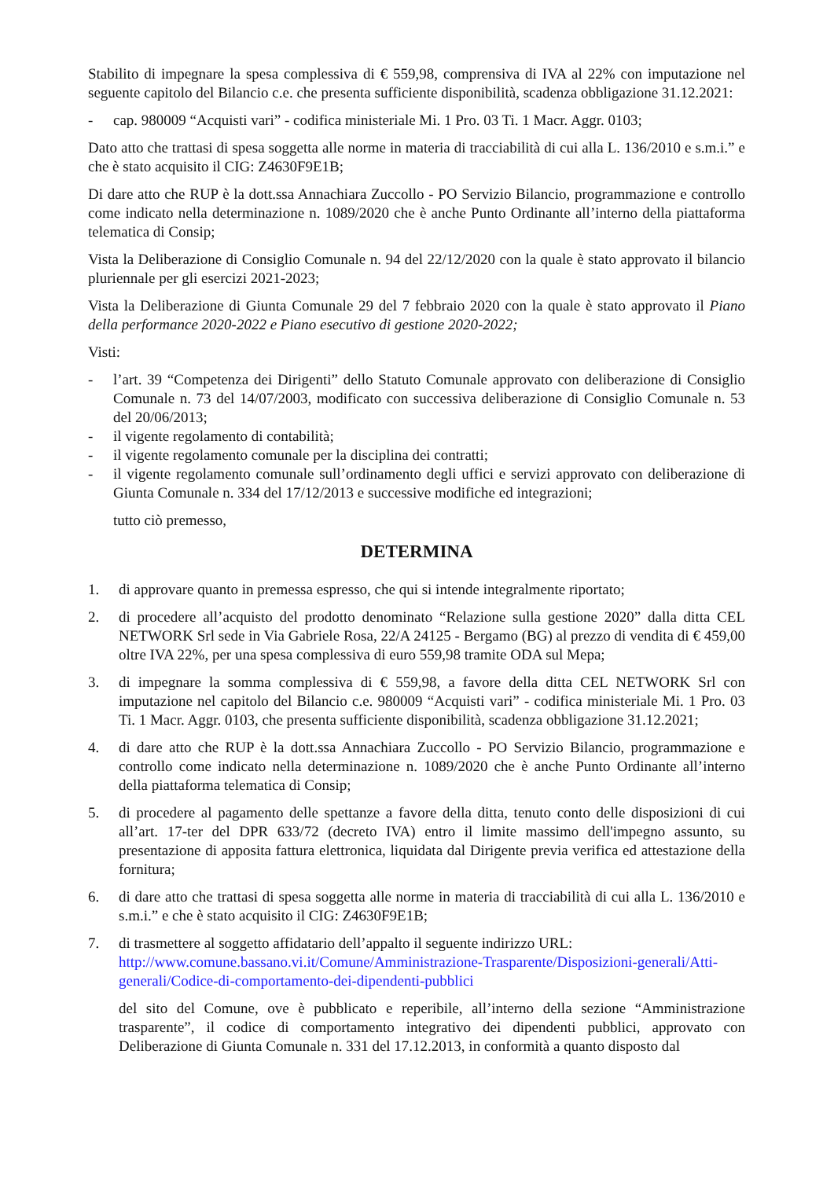Stabilito di impegnare la spesa complessiva di € 559,98, comprensiva di IVA al 22% con imputazione nel seguente capitolo del Bilancio c.e. che presenta sufficiente disponibilità, scadenza obbligazione 31.12.2021:
- cap. 980009 “Acquisti vari” - codifica ministeriale Mi. 1 Pro. 03 Ti. 1 Macr. Aggr. 0103;
Dato atto che trattasi di spesa soggetta alle norme in materia di tracciabilità di cui alla L. 136/2010 e s.m.i.” e che è stato acquisito il CIG: Z4630F9E1B;
Di dare atto che RUP è la dott.ssa Annachiara Zuccollo - PO Servizio Bilancio, programmazione e controllo come indicato nella determinazione n. 1089/2020 che è anche Punto Ordinante all’interno della piattaforma telematica di Consip;
Vista la Deliberazione di Consiglio Comunale n. 94 del 22/12/2020 con la quale è stato approvato il bilancio pluriennale per gli esercizi 2021-2023;
Vista la Deliberazione di Giunta Comunale 29 del 7 febbraio 2020 con la quale è stato approvato il Piano della performance 2020-2022 e Piano esecutivo di gestione 2020-2022;
Visti:
- l’art. 39 “Competenza dei Dirigenti” dello Statuto Comunale approvato con deliberazione di Consiglio Comunale n. 73 del 14/07/2003, modificato con successiva deliberazione di Consiglio Comunale n. 53 del 20/06/2013;
- il vigente regolamento di contabilità;
- il vigente regolamento comunale per la disciplina dei contratti;
- il vigente regolamento comunale sull’ordinamento degli uffici e servizi approvato con deliberazione di Giunta Comunale n. 334 del 17/12/2013 e successive modifiche ed integrazioni;
tutto ciò premesso,
DETERMINA
1. di approvare quanto in premessa espresso, che qui si intende integralmente riportato;
2. di procedere all’acquisto del prodotto denominato “Relazione sulla gestione 2020” dalla ditta CEL NETWORK Srl sede in Via Gabriele Rosa, 22/A 24125 - Bergamo (BG) al prezzo di vendita di € 459,00 oltre IVA 22%, per una spesa complessiva di euro 559,98 tramite ODA sul Mepa;
3. di impegnare la somma complessiva di € 559,98, a favore della ditta CEL NETWORK Srl con imputazione nel capitolo del Bilancio c.e. 980009 “Acquisti vari” - codifica ministeriale Mi. 1 Pro. 03 Ti. 1 Macr. Aggr. 0103, che presenta sufficiente disponibilità, scadenza obbligazione 31.12.2021;
4. di dare atto che RUP è la dott.ssa Annachiara Zuccollo - PO Servizio Bilancio, programmazione e controllo come indicato nella determinazione n. 1089/2020 che è anche Punto Ordinante all’interno della piattaforma telematica di Consip;
5. di procedere al pagamento delle spettanze a favore della ditta, tenuto conto delle disposizioni di cui all’art. 17-ter del DPR 633/72 (decreto IVA) entro il limite massimo dell'impegno assunto, su presentazione di apposita fattura elettronica, liquidata dal Dirigente previa verifica ed attestazione della fornitura;
6. di dare atto che trattasi di spesa soggetta alle norme in materia di tracciabilità di cui alla L. 136/2010 e s.m.i.” e che è stato acquisito il CIG: Z4630F9E1B;
7. di trasmettere al soggetto affidatario dell’appalto il seguente indirizzo URL:
http://www.comune.bassano.vi.it/Comune/Amministrazione-Trasparente/Disposizioni-generali/Atti-generali/Codice-di-comportamento-dei-dipendenti-pubblici
del sito del Comune, ove è pubblicato e reperibile, all’interno della sezione “Amministrazione trasparente”, il codice di comportamento integrativo dei dipendenti pubblici, approvato con Deliberazione di Giunta Comunale n. 331 del 17.12.2013, in conformità a quanto disposto dal